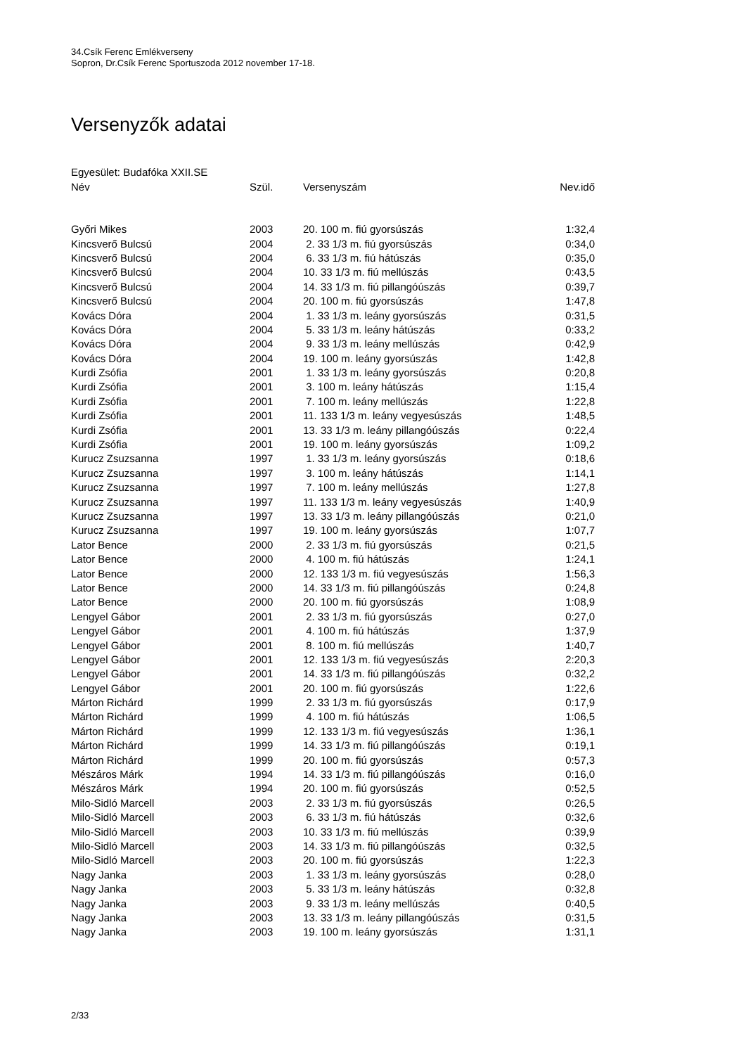34.Csík Ferenc Emlékverseny
Sopron, Dr.Csík Ferenc Sportuszoda 2012 november 17-18.
Versenyzők adatai
Egyesület: Budafóka XXII.SE
| Név | Szül. | Versenyszám | Nev.idő |
| --- | --- | --- | --- |
| Győri Mikes | 2003 | 20. 100 m. fiú gyorsúszás | 1:32,4 |
| Kincsverő Bulcsú | 2004 | 2. 33 1/3 m. fiú gyorsúszás | 0:34,0 |
| Kincsverő Bulcsú | 2004 | 6. 33 1/3 m. fiú hátúszás | 0:35,0 |
| Kincsverő Bulcsú | 2004 | 10. 33 1/3 m. fiú mellúszás | 0:43,5 |
| Kincsverő Bulcsú | 2004 | 14. 33 1/3 m. fiú pillangóúszás | 0:39,7 |
| Kincsverő Bulcsú | 2004 | 20. 100 m. fiú gyorsúszás | 1:47,8 |
| Kovács Dóra | 2004 | 1. 33 1/3 m. leány gyorsúszás | 0:31,5 |
| Kovács Dóra | 2004 | 5. 33 1/3 m. leány hátúszás | 0:33,2 |
| Kovács Dóra | 2004 | 9. 33 1/3 m. leány mellúszás | 0:42,9 |
| Kovács Dóra | 2004 | 19. 100 m. leány gyorsúszás | 1:42,8 |
| Kurdi Zsófia | 2001 | 1. 33 1/3 m. leány gyorsúszás | 0:20,8 |
| Kurdi Zsófia | 2001 | 3. 100 m. leány hátúszás | 1:15,4 |
| Kurdi Zsófia | 2001 | 7. 100 m. leány mellúszás | 1:22,8 |
| Kurdi Zsófia | 2001 | 11. 133 1/3 m. leány vegyesúszás | 1:48,5 |
| Kurdi Zsófia | 2001 | 13. 33 1/3 m. leány pillangóúszás | 0:22,4 |
| Kurdi Zsófia | 2001 | 19. 100 m. leány gyorsúszás | 1:09,2 |
| Kurucz Zsuzsanna | 1997 | 1. 33 1/3 m. leány gyorsúszás | 0:18,6 |
| Kurucz Zsuzsanna | 1997 | 3. 100 m. leány hátúszás | 1:14,1 |
| Kurucz Zsuzsanna | 1997 | 7. 100 m. leány mellúszás | 1:27,8 |
| Kurucz Zsuzsanna | 1997 | 11. 133 1/3 m. leány vegyesúszás | 1:40,9 |
| Kurucz Zsuzsanna | 1997 | 13. 33 1/3 m. leány pillangóúszás | 0:21,0 |
| Kurucz Zsuzsanna | 1997 | 19. 100 m. leány gyorsúszás | 1:07,7 |
| Lator Bence | 2000 | 2. 33 1/3 m. fiú gyorsúszás | 0:21,5 |
| Lator Bence | 2000 | 4. 100 m. fiú hátúszás | 1:24,1 |
| Lator Bence | 2000 | 12. 133 1/3 m. fiú vegyesúszás | 1:56,3 |
| Lator Bence | 2000 | 14. 33 1/3 m. fiú pillangóúszás | 0:24,8 |
| Lator Bence | 2000 | 20. 100 m. fiú gyorsúszás | 1:08,9 |
| Lengyel Gábor | 2001 | 2. 33 1/3 m. fiú gyorsúszás | 0:27,0 |
| Lengyel Gábor | 2001 | 4. 100 m. fiú hátúszás | 1:37,9 |
| Lengyel Gábor | 2001 | 8. 100 m. fiú mellúszás | 1:40,7 |
| Lengyel Gábor | 2001 | 12. 133 1/3 m. fiú vegyesúszás | 2:20,3 |
| Lengyel Gábor | 2001 | 14. 33 1/3 m. fiú pillangóúszás | 0:32,2 |
| Lengyel Gábor | 2001 | 20. 100 m. fiú gyorsúszás | 1:22,6 |
| Márton Richárd | 1999 | 2. 33 1/3 m. fiú gyorsúszás | 0:17,9 |
| Márton Richárd | 1999 | 4. 100 m. fiú hátúszás | 1:06,5 |
| Márton Richárd | 1999 | 12. 133 1/3 m. fiú vegyesúszás | 1:36,1 |
| Márton Richárd | 1999 | 14. 33 1/3 m. fiú pillangóúszás | 0:19,1 |
| Márton Richárd | 1999 | 20. 100 m. fiú gyorsúszás | 0:57,3 |
| Mészáros Márk | 1994 | 14. 33 1/3 m. fiú pillangóúszás | 0:16,0 |
| Mészáros Márk | 1994 | 20. 100 m. fiú gyorsúszás | 0:52,5 |
| Milo-Sidló Marcell | 2003 | 2. 33 1/3 m. fiú gyorsúszás | 0:26,5 |
| Milo-Sidló Marcell | 2003 | 6. 33 1/3 m. fiú hátúszás | 0:32,6 |
| Milo-Sidló Marcell | 2003 | 10. 33 1/3 m. fiú mellúszás | 0:39,9 |
| Milo-Sidló Marcell | 2003 | 14. 33 1/3 m. fiú pillangóúszás | 0:32,5 |
| Milo-Sidló Marcell | 2003 | 20. 100 m. fiú gyorsúszás | 1:22,3 |
| Nagy Janka | 2003 | 1. 33 1/3 m. leány gyorsúszás | 0:28,0 |
| Nagy Janka | 2003 | 5. 33 1/3 m. leány hátúszás | 0:32,8 |
| Nagy Janka | 2003 | 9. 33 1/3 m. leány mellúszás | 0:40,5 |
| Nagy Janka | 2003 | 13. 33 1/3 m. leány pillangóúszás | 0:31,5 |
| Nagy Janka | 2003 | 19. 100 m. leány gyorsúszás | 1:31,1 |
2/33